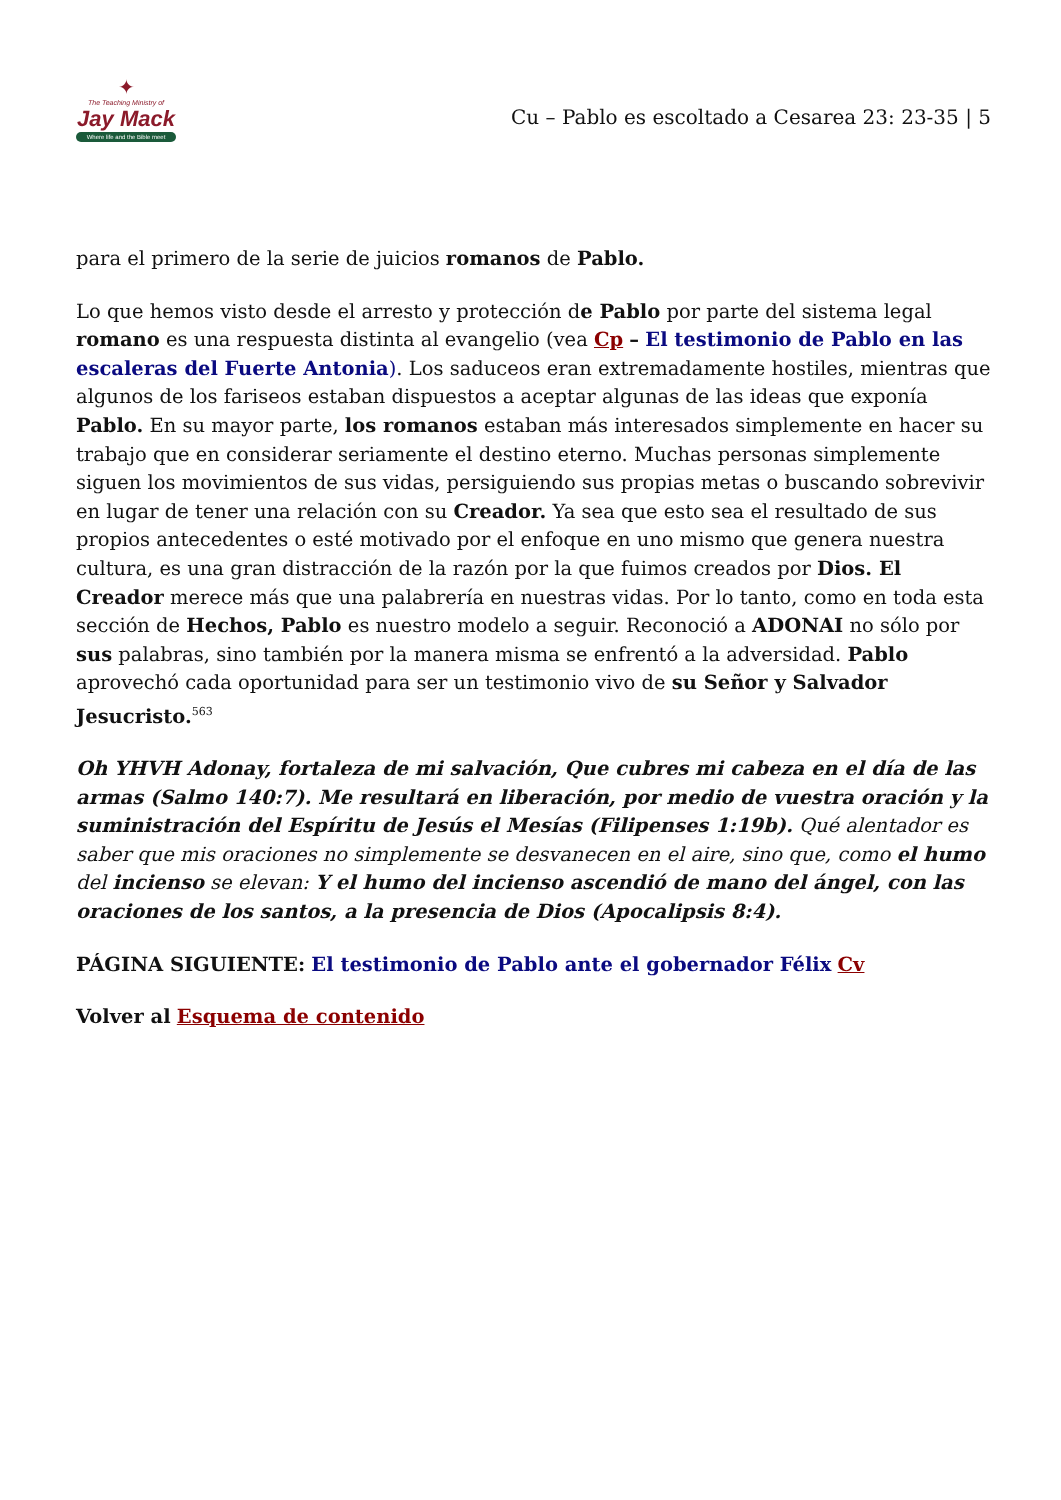✦
The Teaching Ministry of
Jay Mack
Where life and the Bible meet
Cu – Pablo es escoltado a Cesarea 23: 23-35 | 5
para el primero de la serie de juicios romanos de Pablo.
Lo que hemos visto desde el arresto y protección de Pablo por parte del sistema legal romano es una respuesta distinta al evangelio (vea Cp – El testimonio de Pablo en las escaleras del Fuerte Antonia). Los saduceos eran extremadamente hostiles, mientras que algunos de los fariseos estaban dispuestos a aceptar algunas de las ideas que exponía Pablo. En su mayor parte, los romanos estaban más interesados simplemente en hacer su trabajo que en considerar seriamente el destino eterno. Muchas personas simplemente siguen los movimientos de sus vidas, persiguiendo sus propias metas o buscando sobrevivir en lugar de tener una relación con su Creador. Ya sea que esto sea el resultado de sus propios antecedentes o esté motivado por el enfoque en uno mismo que genera nuestra cultura, es una gran distracción de la razón por la que fuimos creados por Dios. El Creador merece más que una palabrería en nuestras vidas. Por lo tanto, como en toda esta sección de Hechos, Pablo es nuestro modelo a seguir. Reconoció a ADONAI no sólo por sus palabras, sino también por la manera misma se enfrentó a la adversidad. Pablo aprovechó cada oportunidad para ser un testimonio vivo de su Señor y Salvador Jesucristo.<sup>563</sup>
Oh YHVH Adonay, fortaleza de mi salvación, Que cubres mi cabeza en el día de las armas (Salmo 140:7). Me resultará en liberación, por medio de vuestra oración y la suministración del Espíritu de Jesús el Mesías (Filipenses 1:19b). Qué alentador es saber que mis oraciones no simplemente se desvanecen en el aire, sino que, como el humo del incienso se elevan: Y el humo del incienso ascendió de mano del ángel, con las oraciones de los santos, a la presencia de Dios (Apocalipsis 8:4).
PÁGINA SIGUIENTE: El testimonio de Pablo ante el gobernador Félix Cv
Volver al Esquema de contenido